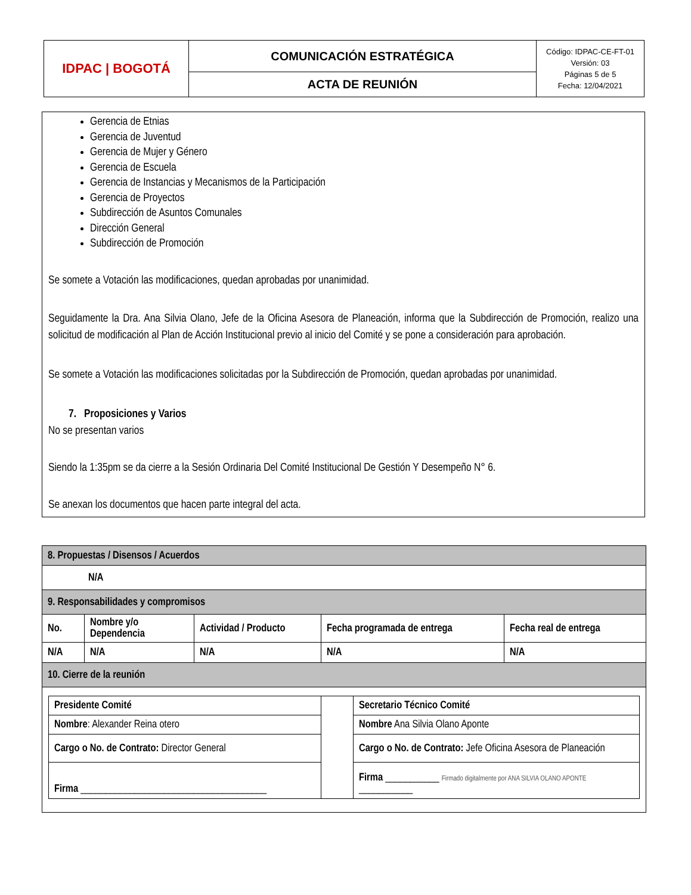| IDPAC / BOGOTÁ | COMUNICACIÓN ESTRATÉGICA | Código: IDPAC-CE-FT-01 Versión: 03 Páginas 5 de 5 Fecha: 12/04/2021 |
| | ACTA DE REUNIÓN | |
Gerencia de Etnias
Gerencia de Juventud
Gerencia de Mujer y Género
Gerencia de Escuela
Gerencia de Instancias y Mecanismos de la Participación
Gerencia de Proyectos
Subdirección de Asuntos Comunales
Dirección General
Subdirección de Promoción
Se somete a Votación las modificaciones, quedan aprobadas por unanimidad.
Seguidamente la Dra. Ana Silvia Olano, Jefe de la Oficina Asesora de Planeación, informa que la Subdirección de Promoción, realizo una solicitud de modificación al Plan de Acción Institucional previo al inicio del Comité y se pone a consideración para aprobación.
Se somete a Votación las modificaciones solicitadas por la Subdirección de Promoción, quedan aprobadas por unanimidad.
7. Proposiciones y Varios
No se presentan varios
Siendo la 1:35pm se da cierre a la Sesión Ordinaria Del Comité Institucional De Gestión Y Desempeño N° 6.
Se anexan los documentos que hacen parte integral del acta.
| 8. Propuestas / Disensos / Acuerdos | | | | |
| N/A | | | | |
| 9. Responsabilidades y compromisos | | | | |
| No. | Nombre y/o Dependencia | Actividad / Producto | Fecha programada de entrega | Fecha real de entrega |
| N/A | N/A | N/A | N/A | N/A |
| 10. Cierre de la reunión | | | | |
| / Presidente Comité / / Secretario Técnico Comité / / Nombre : Alexander Reina otero / / Nombre Ana Silvia Olano Aponte / / Cargo o No. de Contrato: Director General / / Cargo o No. de Contrato: Jefe Oficina Asesora de Planeación / / Firma ______________________________________ / / Firma ___________ Firmado digitalmente por ANA SILVIA OLANO APONTE ___________ / | | | | |